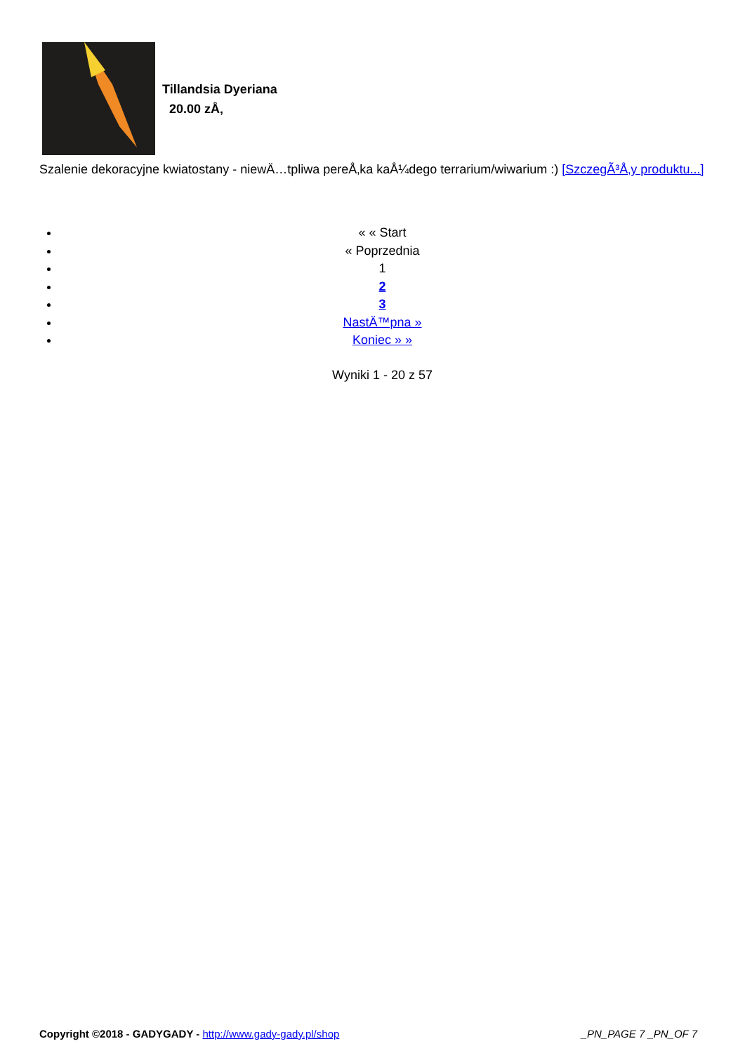Tillandsia Dyeriana
20.00 zÅ‚
Szalenie dekoracyjne kwiatostany - niewÄ…tpliwa pereÅ‚ka kaÅ¼dego terrarium/wiwarium :) [SzczegÃ³Å‚y produktu...]
« « Start
« Poprzednia
1
2
3
NastÄ™pna »
Koniec » »
Wyniki 1 - 20 z 57
Copyright ©2018 - GADYGADY - http://www.gady-gady.pl/shop _PN_PAGE 7 _PN_OF 7